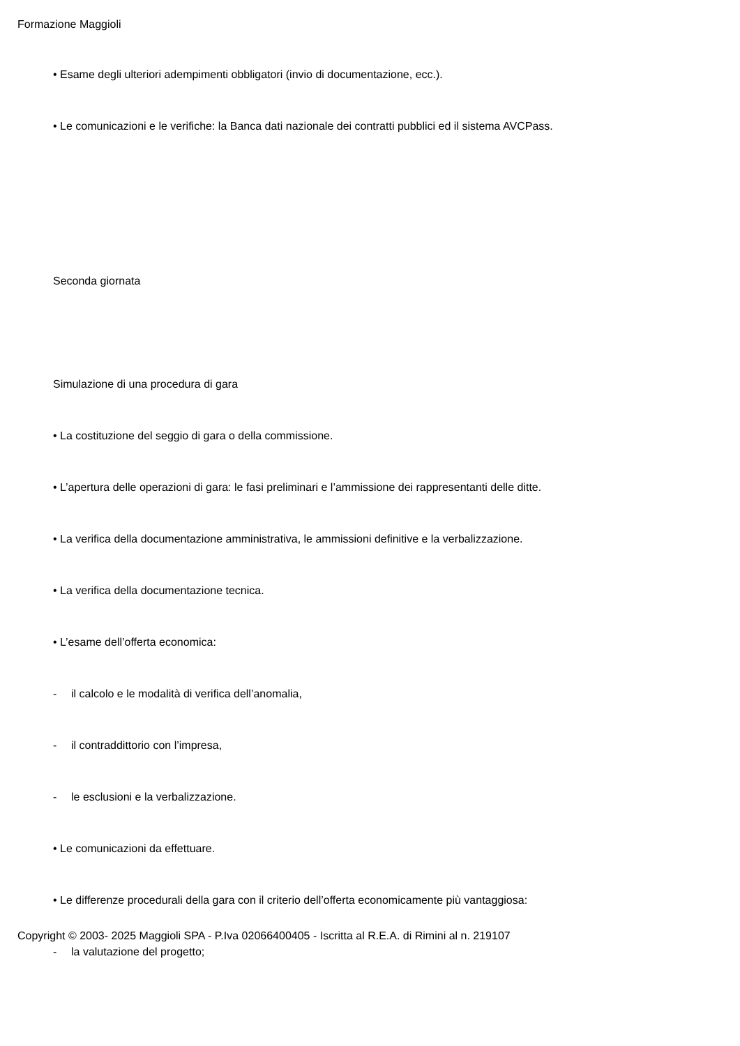Formazione Maggioli
• Esame degli ulteriori adempimenti obbligatori (invio di documentazione, ecc.).
• Le comunicazioni e le verifiche: la Banca dati nazionale dei contratti pubblici ed il sistema AVCPass.
Seconda giornata
Simulazione di una procedura di gara
• La costituzione del seggio di gara o della commissione.
• L’apertura delle operazioni di gara: le fasi preliminari e l’ammissione dei rappresentanti delle ditte.
• La verifica della documentazione amministrativa, le ammissioni definitive e la verbalizzazione.
• La verifica della documentazione tecnica.
• L’esame dell’offerta economica:
- il calcolo e le modalità di verifica dell’anomalia,
- il contraddittorio con l’impresa,
- le esclusioni e la verbalizzazione.
• Le comunicazioni da effettuare.
• Le differenze procedurali della gara con il criterio dell’offerta economicamente più vantaggiosa:
- la valutazione del progetto;
Copyright © 2003- 2025 Maggioli SPA - P.Iva 02066400405 - Iscritta al R.E.A. di Rimini al n. 219107